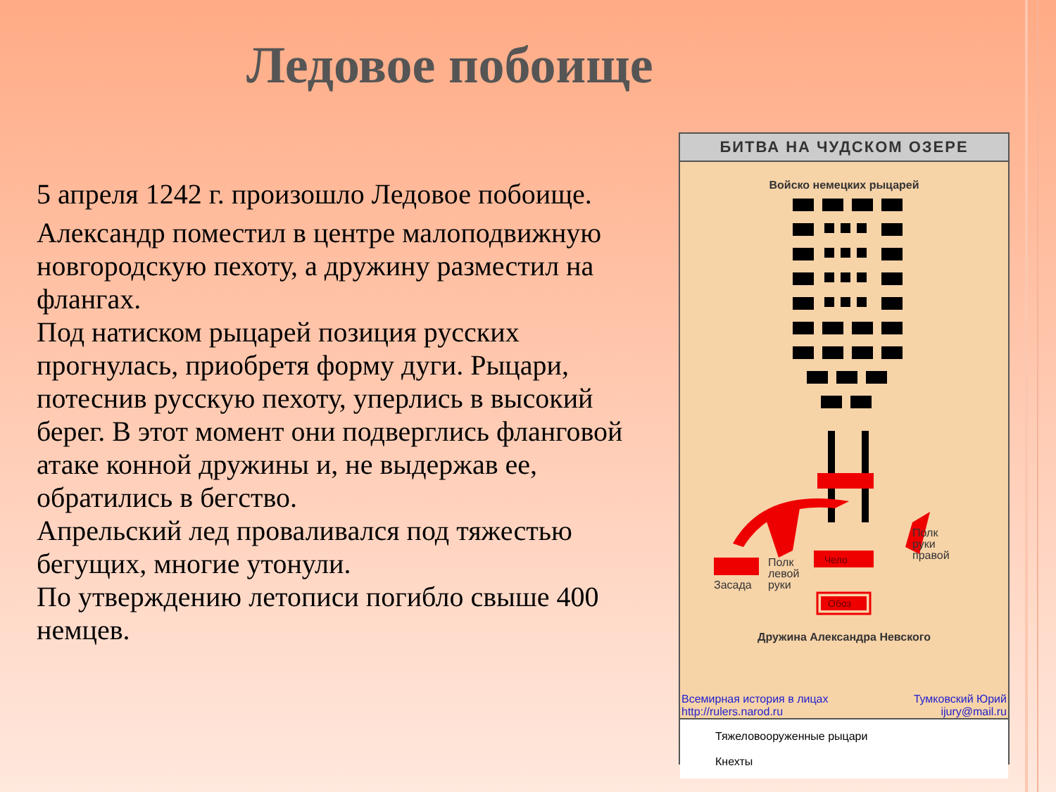Ледовое побоище
5 апреля 1242 г. произошло Ледовое побоище.
Александр поместил в центре малоподвижную новгородскую пехоту, а дружину разместил на флангах.
Под натиском рыцарей позиция русских прогнулась, приобретя форму дуги. Рыцари, потеснив русскую пехоту, уперлись в высокий берег. В этот момент они подверглись фланговой атаке конной дружины и, не выдержав ее, обратились в бегство.
Апрельский лед проваливался под тяжестью бегущих, многие утонули.
По утверждению летописи погибло свыше 400 немцев.
БИТВА НА ЧУДСКОМ ОЗЕРЕ
Войско немецких рыцарей
Чело
Обоз
Полк
левой
руки
Засада
Полк
руки
правой
Дружина Александра Невского
Всемирная история в лицах
http://rulers.narod.ru Тумковский Юрий
ijury@mail.ru
Тяжеловооруженные рыцари
Кнехты